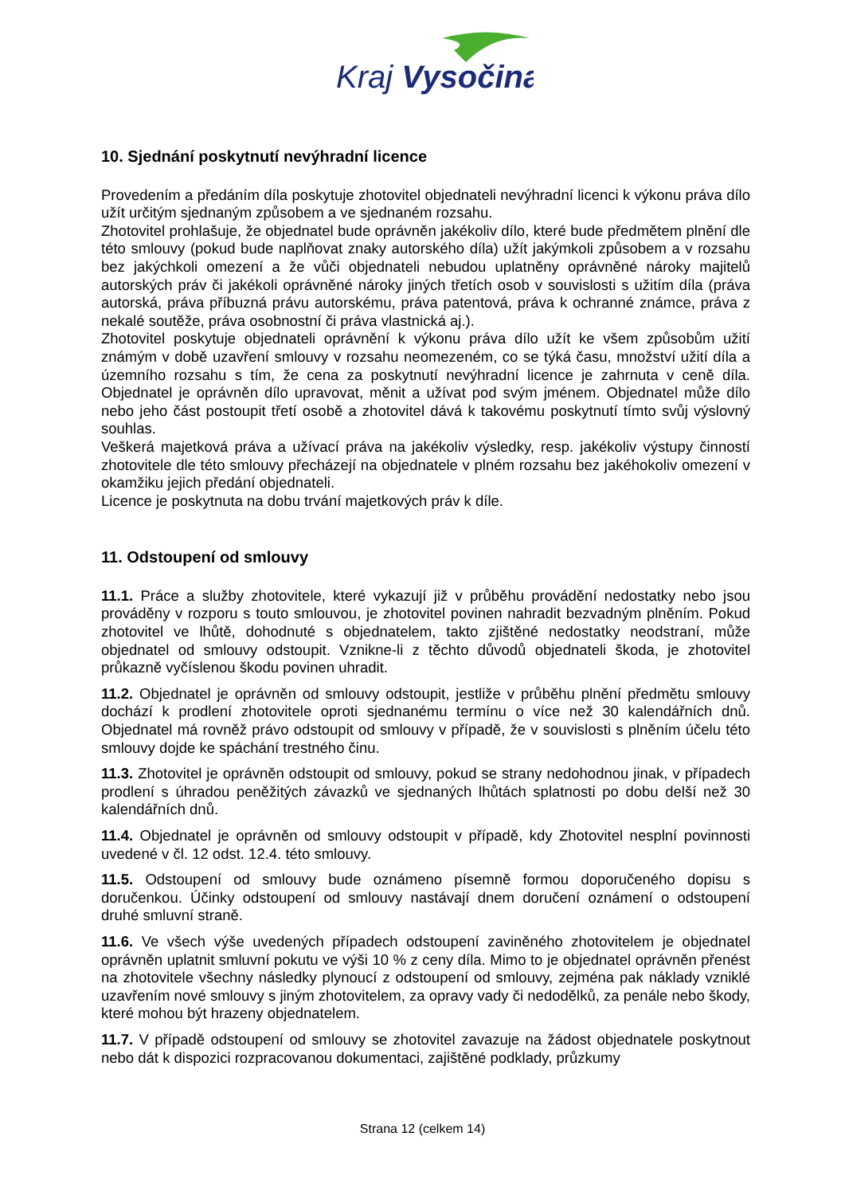Kraj Vysočina
10. Sjednání poskytnutí nevýhradní licence
Provedením a předáním díla poskytuje zhotovitel objednateli nevýhradní licenci k výkonu práva dílo užít určitým sjednaným způsobem a ve sjednaném rozsahu.
Zhotovitel prohlašuje, že objednatel bude oprávněn jakékoliv dílo, které bude předmětem plnění dle této smlouvy (pokud bude naplňovat znaky autorského díla) užít jakýmkoli způsobem a v rozsahu bez jakýchkoli omezení a že vůči objednateli nebudou uplatněny oprávněné nároky majitelů autorských práv či jakékoli oprávněné nároky jiných třetích osob v souvislosti s užitím díla (práva autorská, práva příbuzná právu autorskému, práva patentová, práva k ochranné známce, práva z nekalé soutěže, práva osobnostní či práva vlastnická aj.).
Zhotovitel poskytuje objednateli oprávnění k výkonu práva dílo užít ke všem způsobům užití známým v době uzavření smlouvy v rozsahu neomezeném, co se týká času, množství užití díla a územního rozsahu s tím, že cena za poskytnutí nevýhradní licence je zahrnuta v ceně díla. Objednatel je oprávněn dílo upravovat, měnit a užívat pod svým jménem. Objednatel může dílo nebo jeho část postoupit třetí osobě a zhotovitel dává k takovému poskytnutí tímto svůj výslovný souhlas.
Veškerá majetková práva a užívací práva na jakékoliv výsledky, resp. jakékoliv výstupy činností zhotovitele dle této smlouvy přecházejí na objednatele v plném rozsahu bez jakéhokoliv omezení v okamžiku jejich předání objednateli.
Licence je poskytnuta na dobu trvání majetkových práv k díle.
11. Odstoupení od smlouvy
11.1. Práce a služby zhotovitele, které vykazují již v průběhu provádění nedostatky nebo jsou prováděny v rozporu s touto smlouvou, je zhotovitel povinen nahradit bezvadným plněním. Pokud zhotovitel ve lhůtě, dohodnuté s objednatelem, takto zjištěné nedostatky neodstraní, může objednatel od smlouvy odstoupit. Vznikne-li z těchto důvodů objednateli škoda, je zhotovitel průkazně vyčíslenou škodu povinen uhradit.
11.2. Objednatel je oprávněn od smlouvy odstoupit, jestliže v průběhu plnění předmětu smlouvy dochází k prodlení zhotovitele oproti sjednanému termínu o více než 30 kalendářních dnů. Objednatel má rovněž právo odstoupit od smlouvy v případě, že v souvislosti s plněním účelu této smlouvy dojde ke spáchání trestného činu.
11.3. Zhotovitel je oprávněn odstoupit od smlouvy, pokud se strany nedohodnou jinak, v případech prodlení s úhradou peněžitých závazků ve sjednaných lhůtách splatnosti po dobu delší než 30 kalendářních dnů.
11.4. Objednatel je oprávněn od smlouvy odstoupit v případě, kdy Zhotovitel nesplní povinnosti uvedené v čl. 12 odst. 12.4. této smlouvy.
11.5. Odstoupení od smlouvy bude oznámeno písemně formou doporučeného dopisu s doručenkou. Účinky odstoupení od smlouvy nastávají dnem doručení oznámení o odstoupení druhé smluvní straně.
11.6. Ve všech výše uvedených případech odstoupení zaviněného zhotovitelem je objednatel oprávněn uplatnit smluvní pokutu ve výši 10 % z ceny díla. Mimo to je objednatel oprávněn přenést na zhotovitele všechny následky plynoucí z odstoupení od smlouvy, zejména pak náklady vzniklé uzavřením nové smlouvy s jiným zhotovitelem, za opravy vady či nedodělků, za penále nebo škody, které mohou být hrazeny objednatelem.
11.7. V případě odstoupení od smlouvy se zhotovitel zavazuje na žádost objednatele poskytnout nebo dát k dispozici rozpracovanou dokumentaci, zajištěné podklady, průzkumy
Strana 12 (celkem 14)